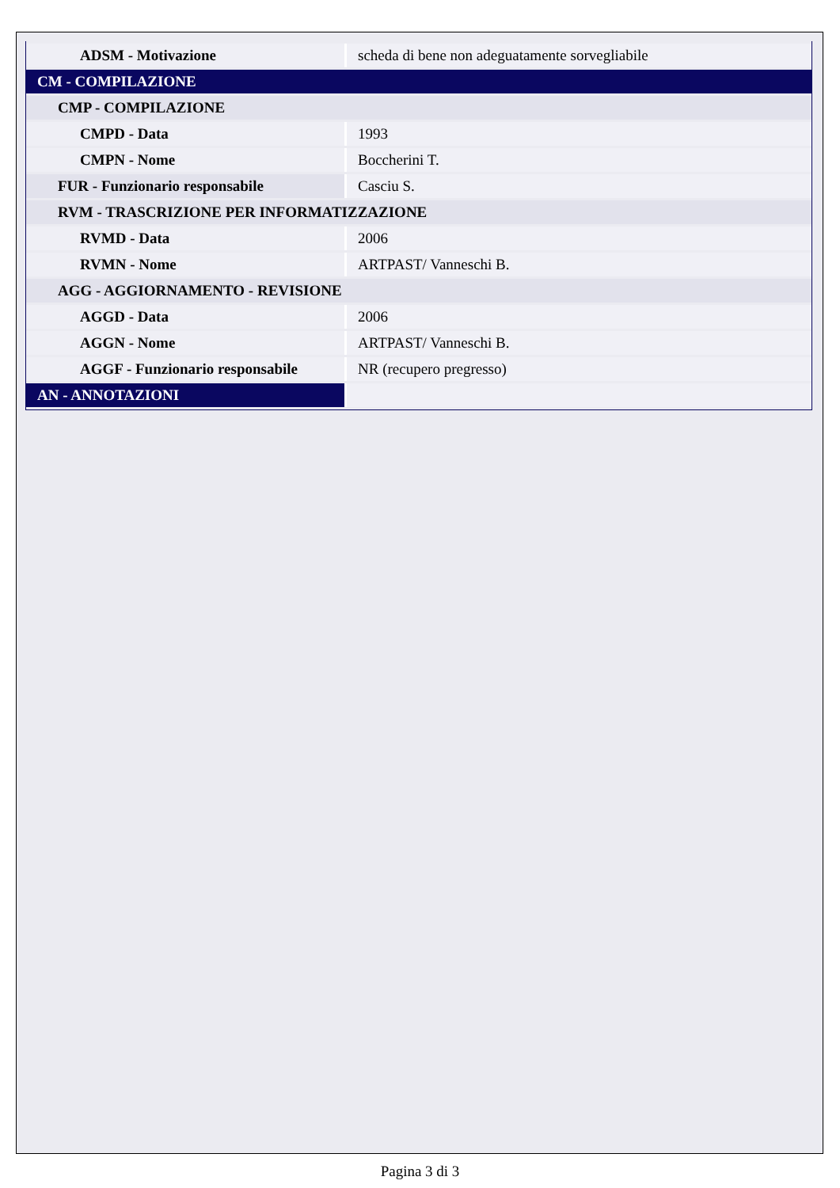| ADSM - Motivazione | scheda di bene non adeguatamente sorvegliabile |
| CM - COMPILAZIONE | |
| CMP - COMPILAZIONE | |
| CMPD - Data | 1993 |
| CMPN - Nome | Boccherini T. |
| FUR - Funzionario responsabile | Casciu S. |
| RVM - TRASCRIZIONE PER INFORMATIZZAZIONE | |
| RVMD - Data | 2006 |
| RVMN - Nome | ARTPAST/ Vanneschi B. |
| AGG - AGGIORNAMENTO - REVISIONE | |
| AGGD - Data | 2006 |
| AGGN - Nome | ARTPAST/ Vanneschi B. |
| AGGF - Funzionario responsabile | NR (recupero pregresso) |
| AN - ANNOTAZIONI | |
Pagina 3 di 3